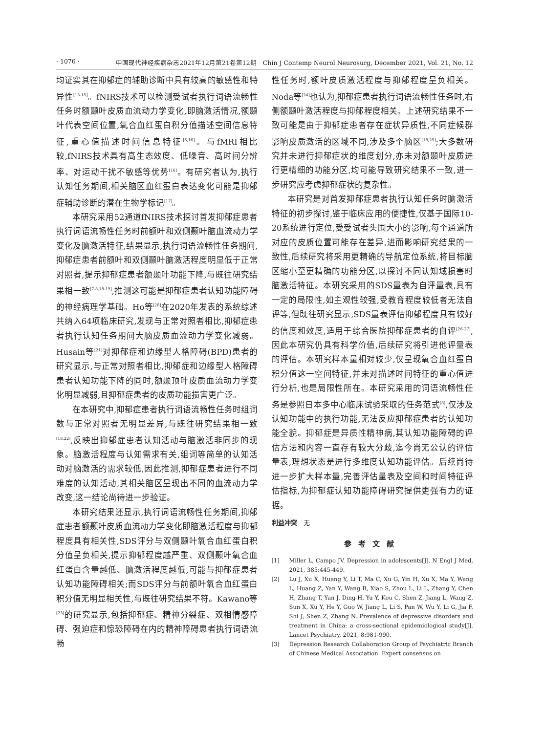· 1076 · 中国现代神经疾病杂志2021年12月第21卷第12期　Chin J Contemp Neurol Neurosurg, December 2021, Vol. 21, No. 12
均证实其在抑郁症的辅助诊断中具有较高的敏感性和特异性<sup>[13-15]</sup>。fNIRS技术可以检测受试者执行词语流畅性任务时额颞叶皮质血流动力学变化,即脑激活情况,额颞叶代表空间位置,氧合血红蛋白积分值描述空间信息特征,重心值描述时间信息特征<sup>[6,16]</sup>。与fMRI相比较,fNIRS技术具有高生态效度、低噪音、高时间分辨率、对运动干扰不敏感等优势<sup>[16]</sup>。有研究者认为,执行认知任务期间,相关脑区血红蛋白表达变化可能是抑郁症辅助诊断的潜在生物学标记<sup>[17]</sup>。
本研究采用52通道fNIRS技术探讨首发抑郁症患者执行词语流畅性任务时前额叶和双侧颞叶脑血流动力学变化及脑激活特征,结果显示,执行词语流畅性任务期间,抑郁症患者前额叶和双侧颞叶脑激活程度明显低于正常对照者,提示抑郁症患者额颞叶功能下降,与既往研究结果相一致<sup>[7-8,18-19]</sup>,推测这可能是抑郁症患者认知功能障碍的神经病理学基础。Ho等<sup>[20]</sup>在2020年发表的系统综述共纳入64项临床研究,发现与正常对照者相比,抑郁症患者执行认知任务期间大脑皮质血流动力学变化减弱。Husain等<sup>[21]</sup>对抑郁症和边缘型人格障碍(BPD)患者的研究显示,与正常对照者相比,抑郁症和边缘型人格障碍患者认知功能下降的同时,额颞顶叶皮质血流动力学变化明显减弱,且抑郁症患者的皮质功能损害更广泛。
在本研究中,抑郁症患者执行词语流畅性任务时组词数与正常对照者无明显差异,与既往研究结果相一致<sup>[18,22]</sup>,反映出抑郁症患者认知活动与脑激活非同步的现象。脑激活程度与认知需求有关,组词等简单的认知活动对脑激活的需求较低,因此推测,抑郁症患者进行不同难度的认知活动,其相关脑区呈现出不同的血流动力学改变,这一结论尚待进一步验证。
本研究结果还显示,执行词语流畅性任务期间,抑郁症患者额颞叶皮质血流动力学变化即脑激活程度与抑郁程度具有相关性,SDS评分与双侧颞叶氧合血红蛋白积分值呈负相关,提示抑郁程度越严重、双侧颞叶氧合血红蛋白含量越低、脑激活程度越低,可能与抑郁症患者认知功能障碍相关;而SDS评分与前额叶氧合血红蛋白积分值无明显相关性,与既往研究结果不符。Kawano等<sup>[23]</sup>的研究显示,包括抑郁症、精神分裂症、双相情感障碍、强迫症和惊恐障碍在内的精神障碍患者执行词语流畅
性任务时,额叶皮质激活程度与抑郁程度呈负相关。Noda等<sup>[24]</sup>也认为,抑郁症患者执行词语流畅性任务时,右侧额颞叶激活程度与抑郁程度相关。上述研究结果不一致可能是由于抑郁症患者存在症状异质性,不同症候群影响皮质激活的区域不同,涉及多个脑区<sup>[18,25]</sup>;大多数研究并未进行抑郁症状的维度划分,亦未对额颞叶皮质进行更精细的功能分区,均可能导致研究结果不一致,进一步研究应考虑抑郁症状的复杂性。
本研究是对首发抑郁症患者执行认知任务时脑激活特征的初步探讨,鉴于临床应用的便捷性,仅基于国际10-20系统进行定位,受受试者头围大小的影响,每个通道所对应的皮质位置可能存在差异,进而影响研究结果的一致性,后续研究将采用更精确的导航定位系统,将目标脑区缩小至更精确的功能分区,以探讨不同认知域损害时脑激活特征。本研究采用的SDS量表为自评量表,具有一定的局限性,如主观性较强,受教育程度较低者无法自评等,但既往研究显示,SDS量表评估抑郁程度具有较好的信度和效度,适用于综合医院抑郁症患者的自评<sup>[26-27]</sup>,因此本研究仍具有科学价值,后续研究将引进他评量表的评估。本研究样本量相对较少,仅呈现氧合血红蛋白积分值这一空间特征,并未对描述时间特征的重心值进行分析,也是局限性所在。本研究采用的词语流畅性任务是参照日本多中心临床试验采取的任务范式<sup>[8]</sup>,仅涉及认知功能中的执行功能,无法反应抑郁症患者的认知功能全貌。抑郁症是异质性精神病,其认知功能障碍的评估方法和内容一直存有较大分歧,迄今尚无公认的评估量表,理想状态是进行多维度认知功能评估。后续尚待进一步扩大样本量,完善评估量表及空间和时间特征评估指标,为抑郁症认知功能障碍研究提供更强有力的证据。
利益冲突　无
参考文献
[1] Miller L, Campo JV. Depression in adolescents[J]. N Engl J Med, 2021, 385:445-449.
[2] Lu J, Xu X, Huang Y, Li T, Ma C, Xu G, Yin H, Xu X, Ma Y, Wang L, Huang Z, Yan Y, Wang B, Xiao S, Zhou L, Li L, Zhang Y, Chen H, Zhang T, Yan J, Ding H, Yu Y, Kou C, Shen Z, Jiang L, Wang Z, Sun X, Xu Y, He Y, Guo W, Jiang L, Li S, Pan W, Wu Y, Li G, Jia F, Shi J, Shen Z, Zhang N. Prevalence of depressive disorders and treatment in China: a cross-sectional epidemiological study[J]. Lancet Psychiatry, 2021, 8:981-990.
[3] Depression Research Collaboration Group of Psychiatric Branch of Chinese Medical Association. Expert consensus on